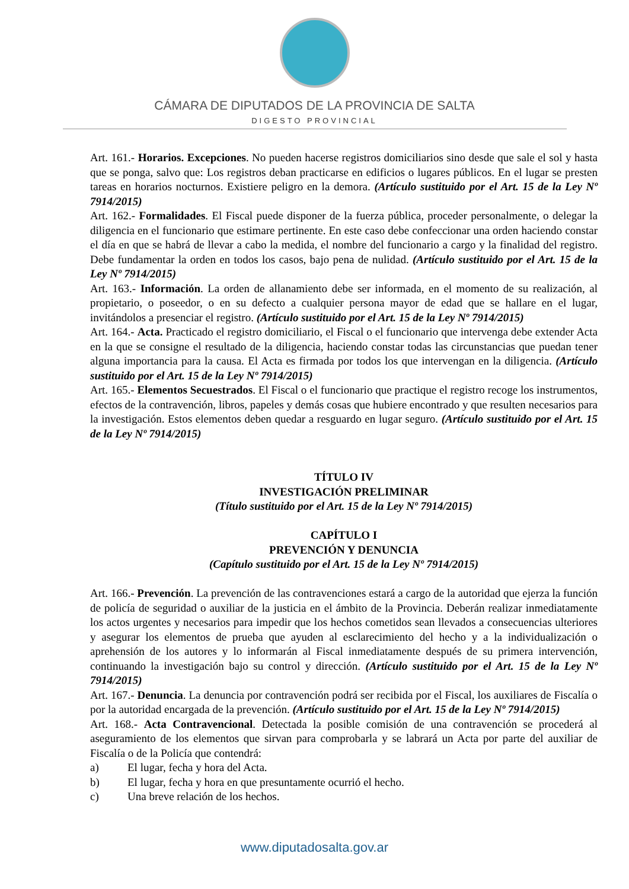CÁMARA DE DIPUTADOS DE LA PROVINCIA DE SALTA
DIGESTO PROVINCIAL
Art. 161.- Horarios. Excepciones. No pueden hacerse registros domiciliarios sino desde que sale el sol y hasta que se ponga, salvo que: Los registros deban practicarse en edificios o lugares públicos. En el lugar se presten tareas en horarios nocturnos. Existiere peligro en la demora. (Artículo sustituido por el Art. 15 de la Ley Nº 7914/2015)
Art. 162.- Formalidades. El Fiscal puede disponer de la fuerza pública, proceder personalmente, o delegar la diligencia en el funcionario que estimare pertinente. En este caso debe confeccionar una orden haciendo constar el día en que se habrá de llevar a cabo la medida, el nombre del funcionario a cargo y la finalidad del registro. Debe fundamentar la orden en todos los casos, bajo pena de nulidad. (Artículo sustituido por el Art. 15 de la Ley Nº 7914/2015)
Art. 163.- Información. La orden de allanamiento debe ser informada, en el momento de su realización, al propietario, o poseedor, o en su defecto a cualquier persona mayor de edad que se hallare en el lugar, invitándolos a presenciar el registro. (Artículo sustituido por el Art. 15 de la Ley Nº 7914/2015)
Art. 164.- Acta. Practicado el registro domiciliario, el Fiscal o el funcionario que intervenga debe extender Acta en la que se consigne el resultado de la diligencia, haciendo constar todas las circunstancias que puedan tener alguna importancia para la causa. El Acta es firmada por todos los que intervengan en la diligencia. (Artículo sustituido por el Art. 15 de la Ley Nº 7914/2015)
Art. 165.- Elementos Secuestrados. El Fiscal o el funcionario que practique el registro recoge los instrumentos, efectos de la contravención, libros, papeles y demás cosas que hubiere encontrado y que resulten necesarios para la investigación. Estos elementos deben quedar a resguardo en lugar seguro. (Artículo sustituido por el Art. 15 de la Ley Nº 7914/2015)
TÍTULO IV
INVESTIGACIÓN PRELIMINAR
(Título sustituido por el Art. 15 de la Ley Nº 7914/2015)
CAPÍTULO I
PREVENCIÓN Y DENUNCIA
(Capítulo sustituido por el Art. 15 de la Ley Nº 7914/2015)
Art. 166.- Prevención. La prevención de las contravenciones estará a cargo de la autoridad que ejerza la función de policía de seguridad o auxiliar de la justicia en el ámbito de la Provincia. Deberán realizar inmediatamente los actos urgentes y necesarios para impedir que los hechos cometidos sean llevados a consecuencias ulteriores y asegurar los elementos de prueba que ayuden al esclarecimiento del hecho y a la individualización o aprehensión de los autores y lo informarán al Fiscal inmediatamente después de su primera intervención, continuando la investigación bajo su control y dirección. (Artículo sustituido por el Art. 15 de la Ley Nº 7914/2015)
Art. 167.- Denuncia. La denuncia por contravención podrá ser recibida por el Fiscal, los auxiliares de Fiscalía o por la autoridad encargada de la prevención. (Artículo sustituido por el Art. 15 de la Ley Nº 7914/2015)
Art. 168.- Acta Contravencional. Detectada la posible comisión de una contravención se procederá al aseguramiento de los elementos que sirvan para comprobarla y se labrará un Acta por parte del auxiliar de Fiscalía o de la Policía que contendrá:
a) El lugar, fecha y hora del Acta.
b) El lugar, fecha y hora en que presuntamente ocurrió el hecho.
c) Una breve relación de los hechos.
www.diputadosalta.gov.ar